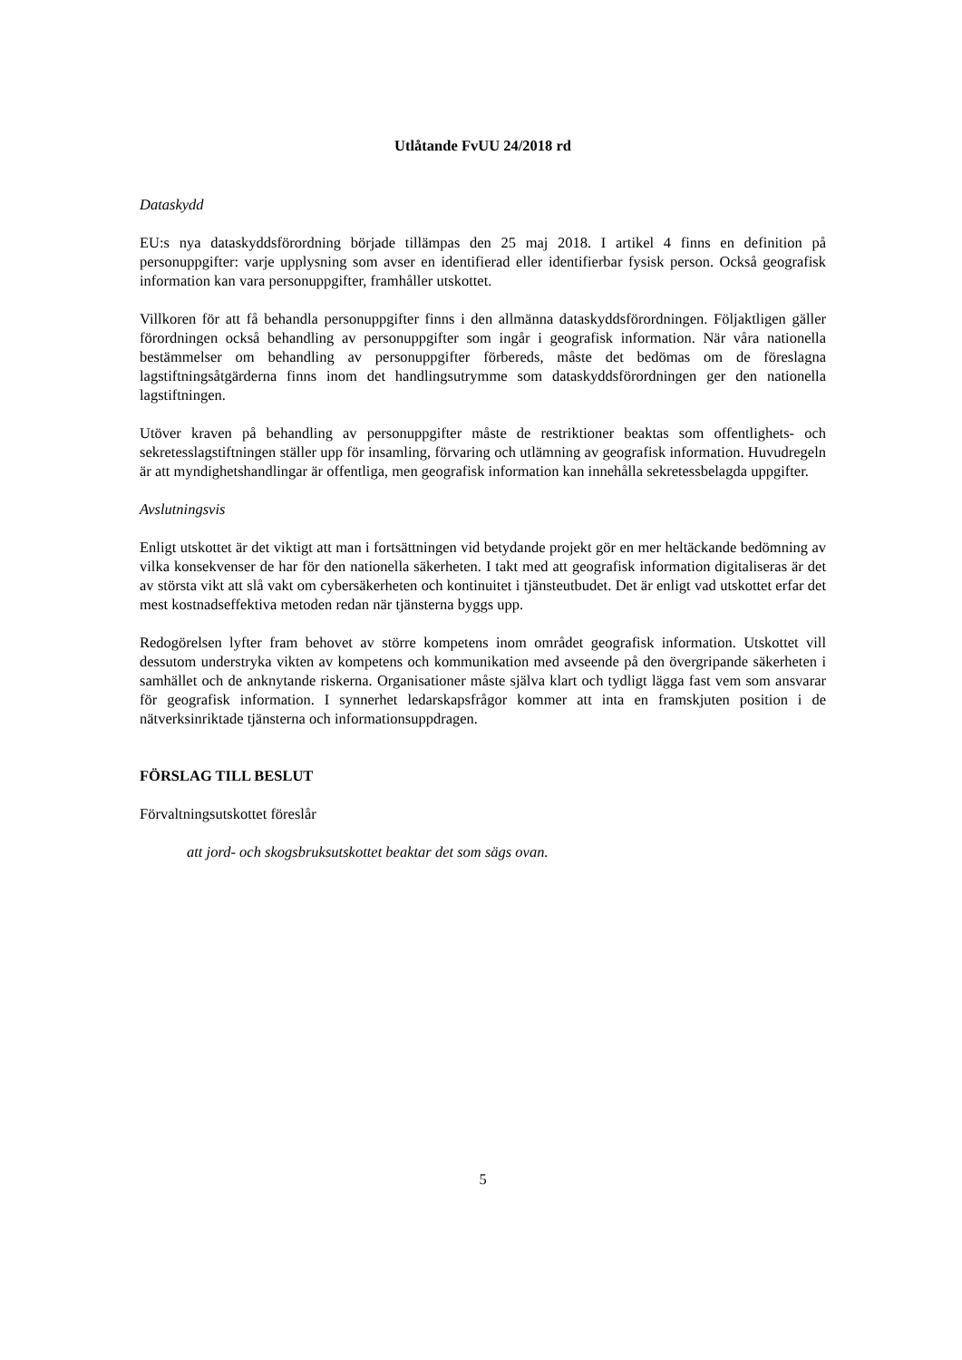Utlåtande FvUU 24/2018 rd
Dataskydd
EU:s nya dataskyddsförordning började tillämpas den 25 maj 2018. I artikel 4 finns en definition på personuppgifter: varje upplysning som avser en identifierad eller identifierbar fysisk person. Också geografisk information kan vara personuppgifter, framhåller utskottet.
Villkoren för att få behandla personuppgifter finns i den allmänna dataskyddsförordningen. Följaktligen gäller förordningen också behandling av personuppgifter som ingår i geografisk information. När våra nationella bestämmelser om behandling av personuppgifter förbereds, måste det bedömas om de föreslagna lagstiftningsåtgärderna finns inom det handlingsutrymme som dataskyddsförordningen ger den nationella lagstiftningen.
Utöver kraven på behandling av personuppgifter måste de restriktioner beaktas som offentlighets- och sekretesslagstiftningen ställer upp för insamling, förvaring och utlämning av geografisk information. Huvudregeln är att myndighetshandlingar är offentliga, men geografisk information kan innehålla sekretessbelagda uppgifter.
Avslutningsvis
Enligt utskottet är det viktigt att man i fortsättningen vid betydande projekt gör en mer heltäckande bedömning av vilka konsekvenser de har för den nationella säkerheten. I takt med att geografisk information digitaliseras är det av största vikt att slå vakt om cybersäkerheten och kontinuitet i tjänsteutbudet. Det är enligt vad utskottet erfar det mest kostnadseffektiva metoden redan när tjänsterna byggs upp.
Redogörelsen lyfter fram behovet av större kompetens inom området geografisk information. Utskottet vill dessutom understryka vikten av kompetens och kommunikation med avseende på den övergripande säkerheten i samhället och de anknytande riskerna. Organisationer måste själva klart och tydligt lägga fast vem som ansvarar för geografisk information. I synnerhet ledarskapsfrågor kommer att inta en framskjuten position i de nätverksinriktade tjänsterna och informationsuppdragen.
FÖRSLAG TILL BESLUT
Förvaltningsutskottet föreslår
att jord- och skogsbruksutskottet beaktar det som sägs ovan.
5